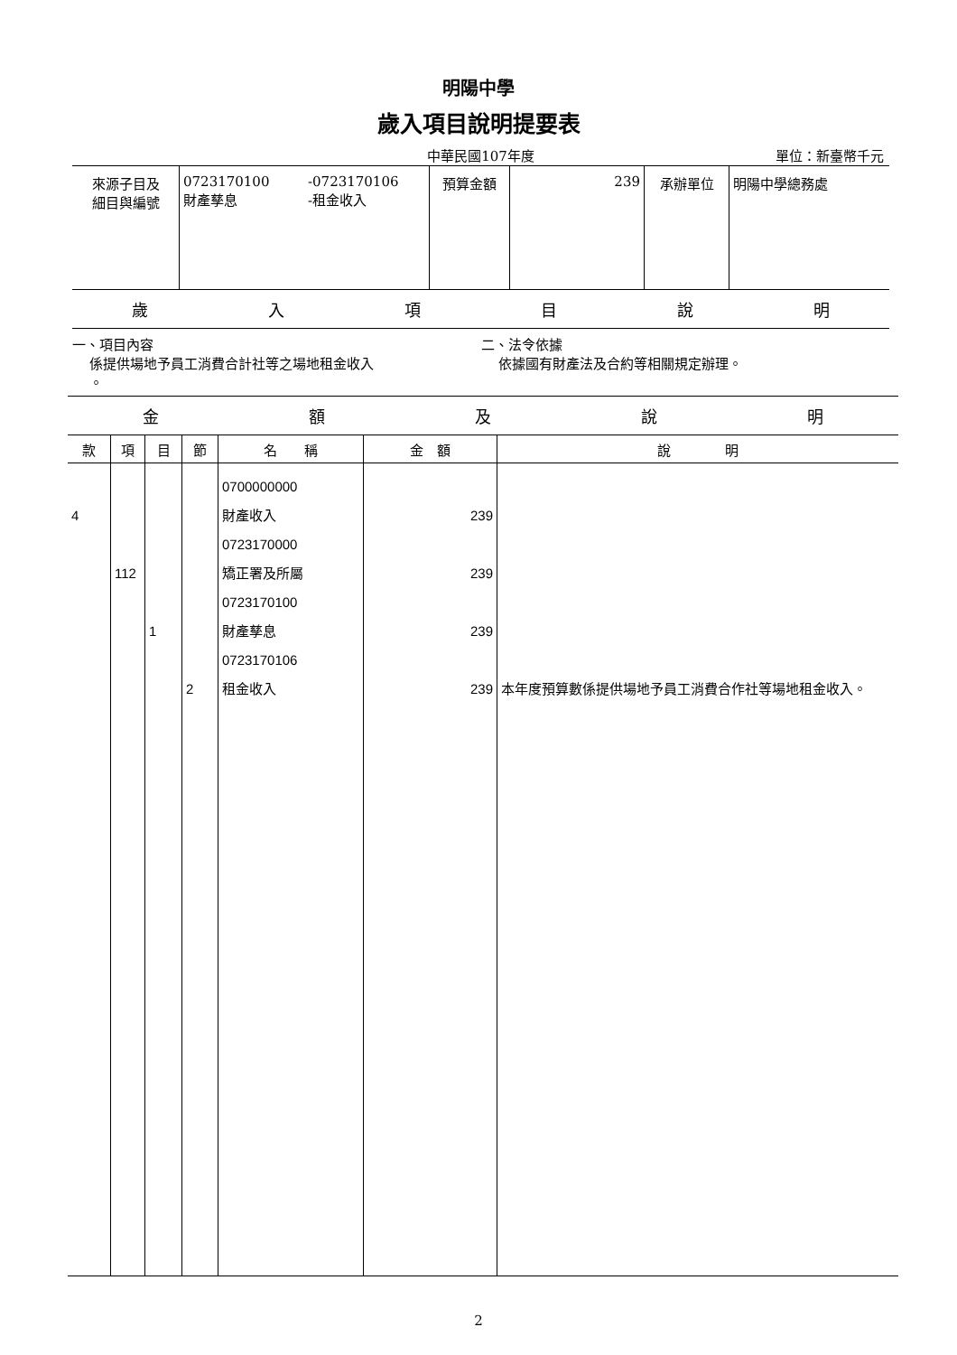明陽中學
歲入項目說明提要表
中華民國107年度 單位：新臺幣千元
| 來源子目及 細目與編號 | 0723170100 財產孳息 | -0723170106 -租金收入 | 預算金額 | 239 | 承辦單位 | 明陽中學總務處 |
歲入項目說明
一、項目內容
係提供場地予員工消費合計社等之場地租金收入
。
二、法令依據
依據國有財產法及合約等相關規定辦理。
金額及說明
| 款 | 項 | 目 | 節 | 名 稱 | 金 額 | 說 明 |
| --- | --- | --- | --- | --- | --- | --- |
| 4 | 112 | 1 | 2 | 0700000000 財產收入 0723170000 矯正署及所屬 0723170100 財產孳息 0723170106 租金收入 | 239 239 239 239 | 本年度預算數係提供場地予員工消費合作社等場地租金收入。 |
2